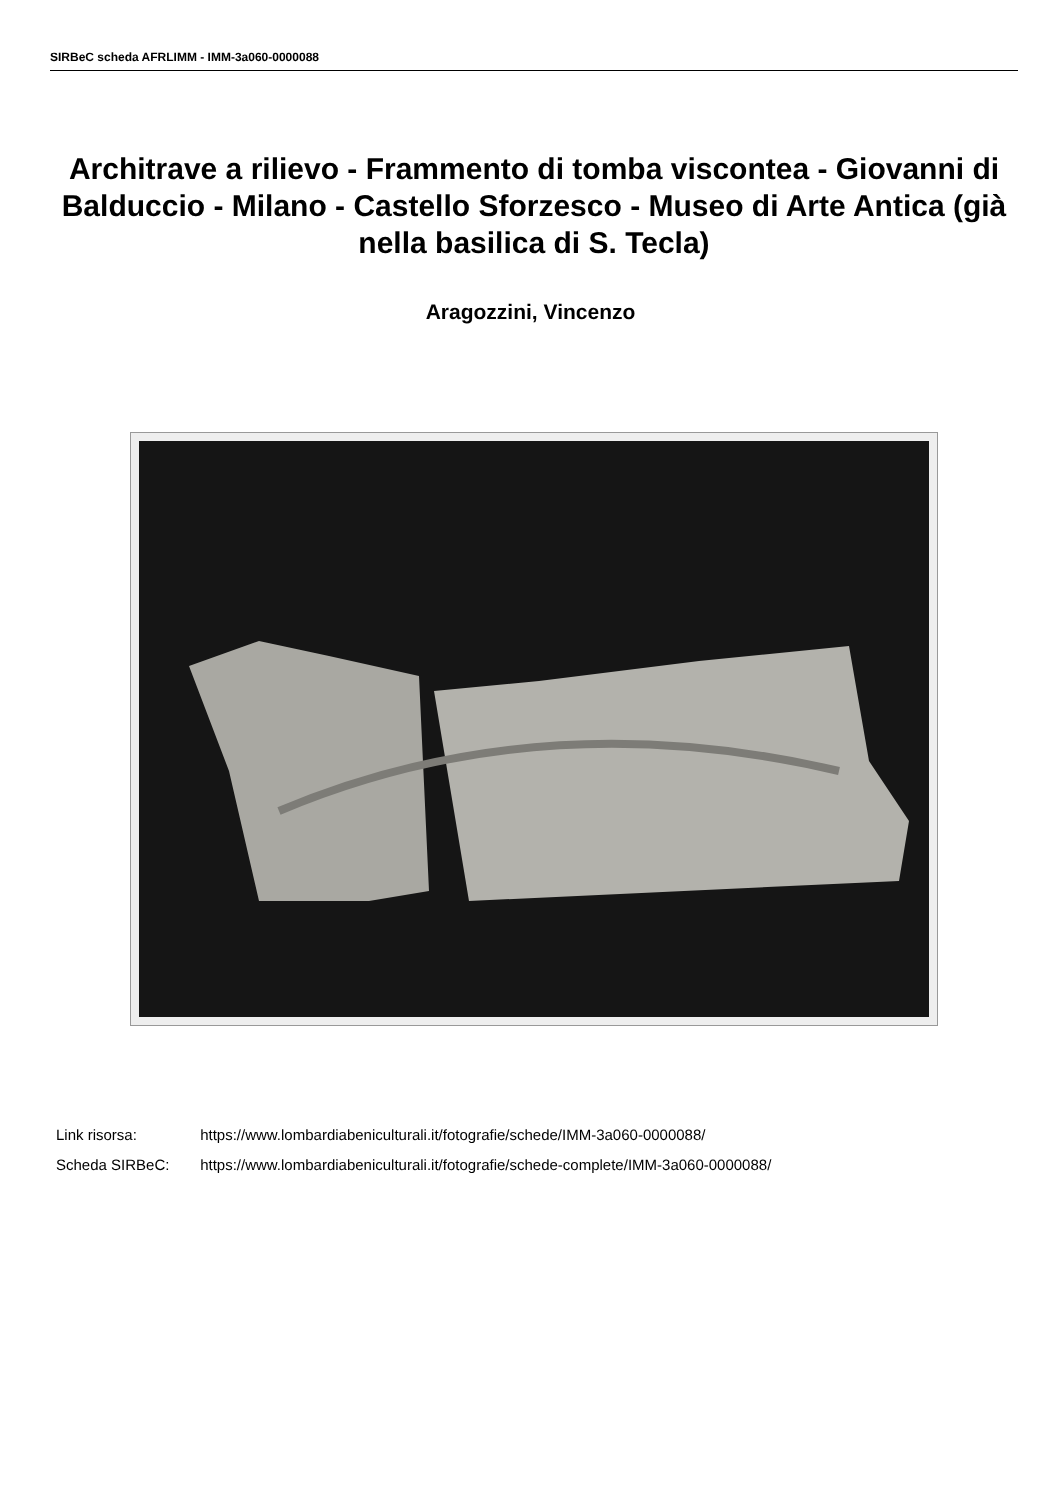SIRBeC scheda AFRLIMM - IMM-3a060-0000088
Architrave a rilievo - Frammento di tomba viscontea - Giovanni di Balduccio - Milano - Castello Sforzesco - Museo di Arte Antica (già nella basilica di S. Tecla)
Aragozzini, Vincenzo
Link risorsa: https://www.lombardiabeniculturali.it/fotografie/schede/IMM-3a060-0000088/
Scheda SIRBeC: https://www.lombardiabeniculturali.it/fotografie/schede-complete/IMM-3a060-0000088/